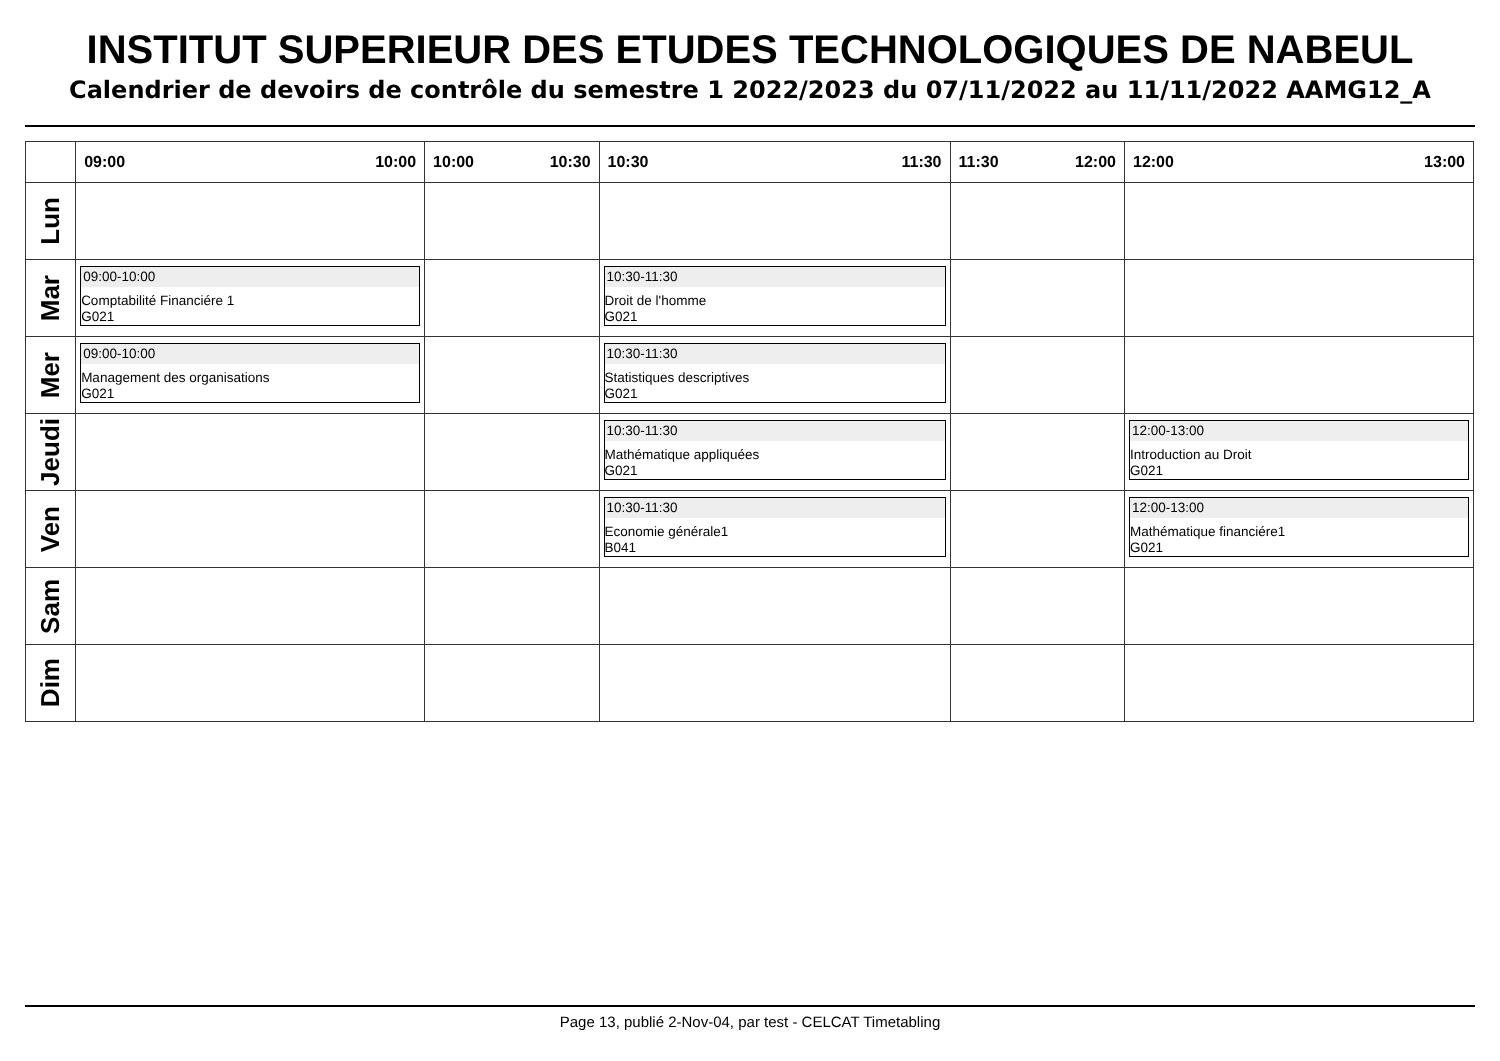INSTITUT SUPERIEUR DES ETUDES TECHNOLOGIQUES DE NABEUL
Calendrier de devoirs de contrôle du semestre 1 2022/2023 du 07/11/2022 au 11/11/2022 AAMG12_A
| | 09:00 10:00 | 10:00 10:30 | 10:30 11:30 | 11:30 12:00 | 12:00 13:00 |
| --- | --- | --- | --- | --- | --- |
| Lun | | | | | |
| Mar | 09:00-10:00 Comptabilité Financiére 1 G021 | | 10:30-11:30 Droit de l'homme G021 | | |
| Mer | 09:00-10:00 Management des organisations G021 | | 10:30-11:30 Statistiques descriptives G021 | | |
| Jeudi | | | 10:30-11:30 Mathématique appliquées G021 | | 12:00-13:00 Introduction au Droit G021 |
| Ven | | | 10:30-11:30 Economie générale1 B041 | | 12:00-13:00 Mathématique financiére1 G021 |
| Sam | | | | | |
| Dim | | | | | |
Page 13, publié 2-Nov-04, par test - CELCAT Timetabling